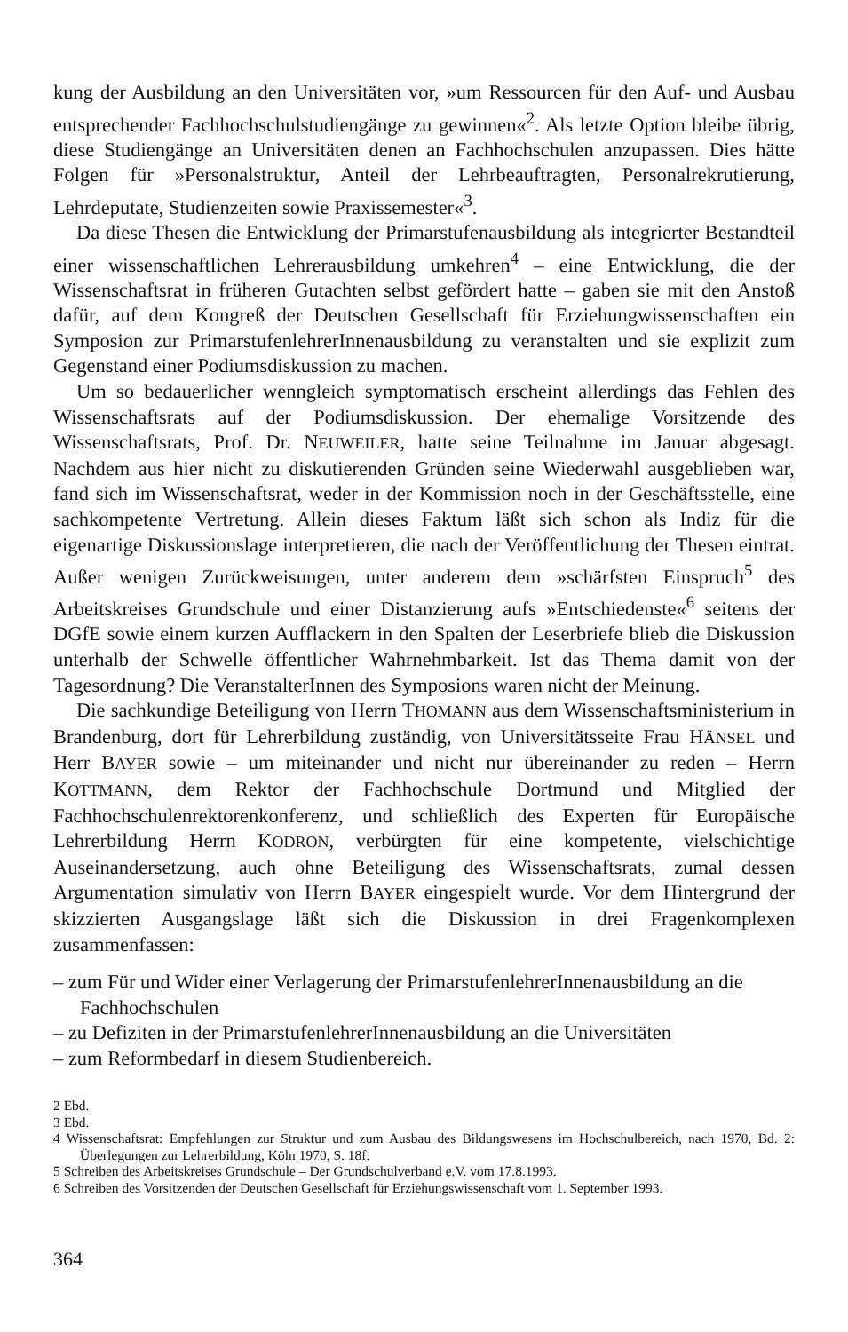kung der Ausbildung an den Universitäten vor, »um Ressourcen für den Auf- und Ausbau entsprechender Fachhochschulstudiengänge zu gewinnen«<sup>2</sup>. Als letzte Option bleibe übrig, diese Studiengänge an Universitäten denen an Fachhochschulen anzupassen. Dies hätte Folgen für »Personalstruktur, Anteil der Lehrbeauftragten, Personalrekrutierung, Lehrdeputate, Studienzeiten sowie Praxissemester«<sup>3</sup>.
Da diese Thesen die Entwicklung der Primarstufenausbildung als integrierter Bestandteil einer wissenschaftlichen Lehrerausbildung umkehren<sup>4</sup> – eine Entwicklung, die der Wissenschaftsrat in früheren Gutachten selbst gefördert hatte – gaben sie mit den Anstoß dafür, auf dem Kongreß der Deutschen Gesellschaft für Erziehungwissenschaften ein Symposion zur PrimarstufenlehrerInnenausbildung zu veranstalten und sie explizit zum Gegenstand einer Podiumsdiskussion zu machen.
Um so bedauerlicher wenngleich symptomatisch erscheint allerdings das Fehlen des Wissenschaftsrats auf der Podiumsdiskussion. Der ehemalige Vorsitzende des Wissenschaftsrats, Prof. Dr. NEUWEILER, hatte seine Teilnahme im Januar abgesagt. Nachdem aus hier nicht zu diskutierenden Gründen seine Wiederwahl ausgeblieben war, fand sich im Wissenschaftsrat, weder in der Kommission noch in der Geschäftsstelle, eine sachkompetente Vertretung. Allein dieses Faktum läßt sich schon als Indiz für die eigenartige Diskussionslage interpretieren, die nach der Veröffentlichung der Thesen eintrat. Außer wenigen Zurückweisungen, unter anderem dem »schärfsten Einspruch<sup>5</sup> des Arbeitskreises Grundschule und einer Distanzierung aufs »Entschiedenste«<sup>6</sup> seitens der DGfE sowie einem kurzen Aufflackern in den Spalten der Leserbriefe blieb die Diskussion unterhalb der Schwelle öffentlicher Wahrnehmbarkeit. Ist das Thema damit von der Tagesordnung? Die VeranstalterInnen des Symposions waren nicht der Meinung.
Die sachkundige Beteiligung von Herrn THOMANN aus dem Wissenschaftsministerium in Brandenburg, dort für Lehrerbildung zuständig, von Universitätsseite Frau HÄNSEL und Herr BAYER sowie – um miteinander und nicht nur übereinander zu reden – Herrn KOTTMANN, dem Rektor der Fachhochschule Dortmund und Mitglied der Fachhochschulenrektorenkonferenz, und schließlich des Experten für Europäische Lehrerbildung Herrn KODRON, verbürgten für eine kompetente, vielschichtige Auseinandersetzung, auch ohne Beteiligung des Wissenschaftsrats, zumal dessen Argumentation simulativ von Herrn BAYER eingespielt wurde. Vor dem Hintergrund der skizzierten Ausgangslage läßt sich die Diskussion in drei Fragenkomplexen zusammenfassen:
– zum Für und Wider einer Verlagerung der PrimarstufenlehrerInnenausbildung an die Fachhochschulen
– zu Defiziten in der PrimarstufenlehrerInnenausbildung an die Universitäten
– zum Reformbedarf in diesem Studienbereich.
2 Ebd.
3 Ebd.
4 Wissenschaftsrat: Empfehlungen zur Struktur und zum Ausbau des Bildungswesens im Hochschulbereich, nach 1970, Bd. 2: Überlegungen zur Lehrerbildung, Köln 1970, S. 18f.
5 Schreiben des Arbeitskreises Grundschule – Der Grundschulverband e.V. vom 17.8.1993.
6 Schreiben des Vorsitzenden der Deutschen Gesellschaft für Erziehungswissenschaft vom 1. September 1993.
364